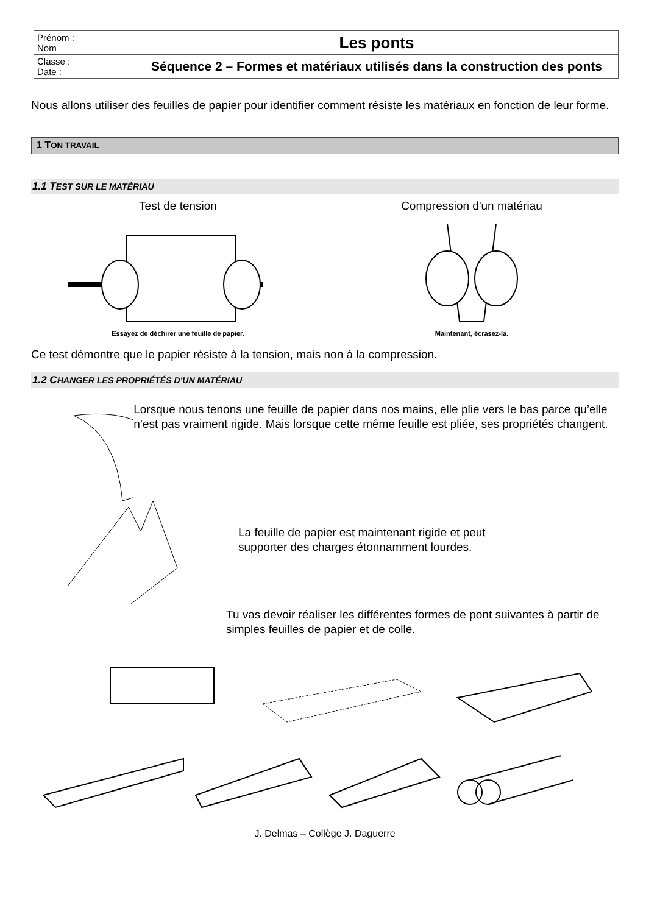| Prénom : Nom | Les ponts |
| Classe : Date : | Séquence 2 – Formes et matériaux utilisés dans la construction des ponts |
Nous allons utiliser des feuilles de papier pour identifier comment résiste les matériaux en fonction de leur forme.
1 TON TRAVAIL
1.1 TEST SUR LE MATÉRIAU
Test de tension
Essayez de déchirer une feuille de papier.
Compression d'un matériau
Maintenant, écrasez-la.
Ce test démontre que le papier résiste à la tension, mais non à la compression.
1.2 CHANGER LES PROPRIÉTÉS D'UN MATÉRIAU
Lorsque nous tenons une feuille de papier dans nos mains, elle plie vers le bas parce qu’elle n’est pas vraiment rigide. Mais lorsque cette même feuille est pliée, ses propriétés changent.
La feuille de papier est maintenant rigide et peut
supporter des charges étonnamment lourdes.
Tu vas devoir réaliser les différentes formes de pont suivantes à partir de simples feuilles de papier et de colle.
J. Delmas – Collège J. Daguerre